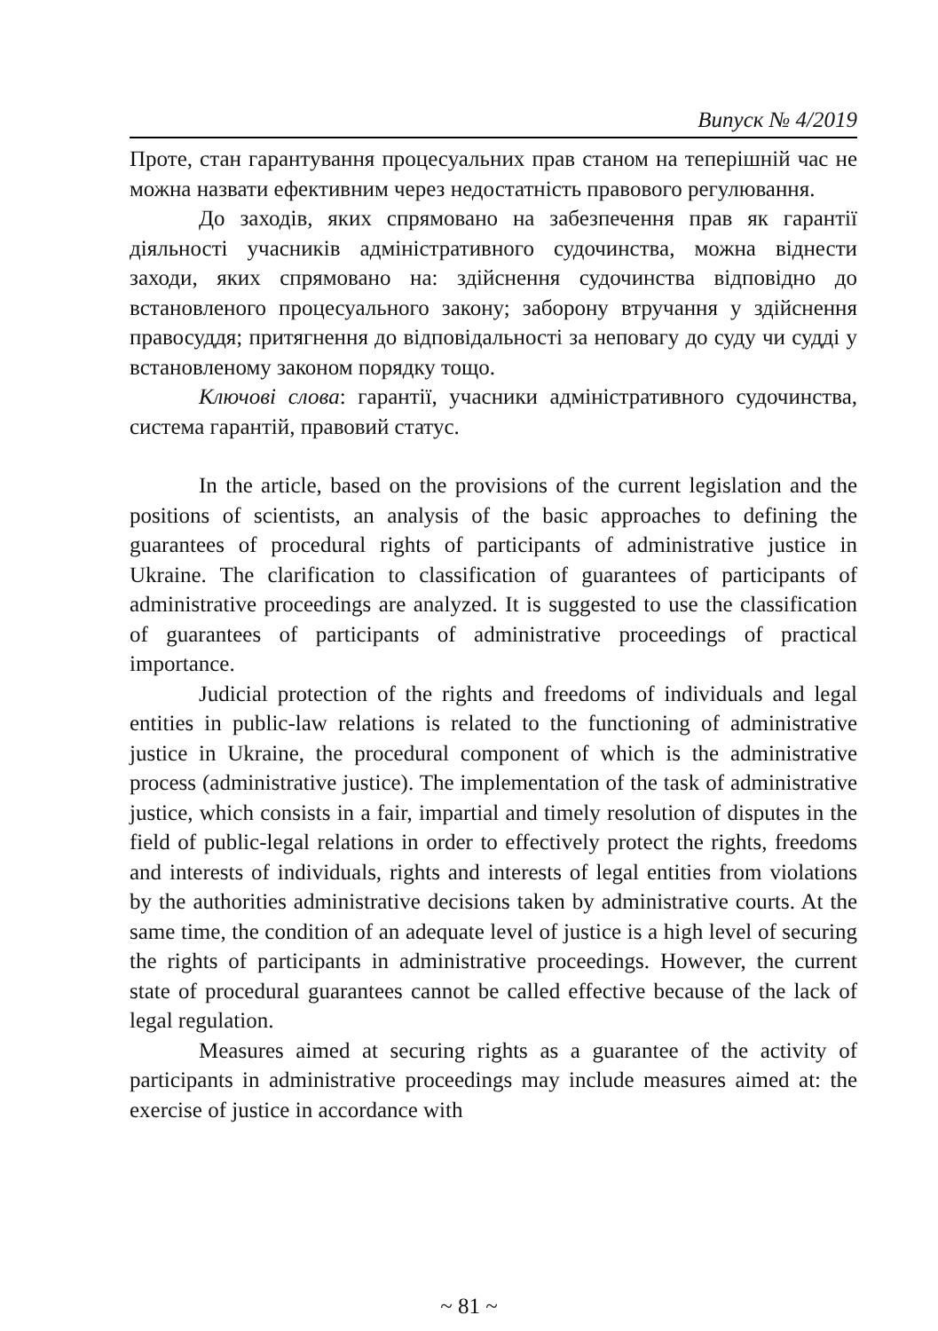Випуск № 4/2019
Проте, стан гарантування процесуальних прав станом на теперішній час не можна назвати ефективним через недостатність правового регулювання.
До заходів, яких спрямовано на забезпечення прав як гарантії діяльності учасників адміністративного судочинства, можна віднести заходи, яких спрямовано на: здійснення судочинства відповідно до встановленого процесуального закону; заборону втручання у здійснення правосуддя; притягнення до відповідальності за неповагу до суду чи судді у встановленому законом порядку тощо.
Ключові слова: гарантії, учасники адміністративного судочинства, система гарантій, правовий статус.
In the article, based on the provisions of the current legislation and the positions of scientists, an analysis of the basic approaches to defining the guarantees of procedural rights of participants of administrative justice in Ukraine. The clarification to classification of guarantees of participants of administrative proceedings are analyzed. It is suggested to use the classification of guarantees of participants of administrative proceedings of practical importance.
Judicial protection of the rights and freedoms of individuals and legal entities in public-law relations is related to the functioning of administrative justice in Ukraine, the procedural component of which is the administrative process (administrative justice). The implementation of the task of administrative justice, which consists in a fair, impartial and timely resolution of disputes in the field of public-legal relations in order to effectively protect the rights, freedoms and interests of individuals, rights and interests of legal entities from violations by the authorities administrative decisions taken by administrative courts. At the same time, the condition of an adequate level of justice is a high level of securing the rights of participants in administrative proceedings. However, the current state of procedural guarantees cannot be called effective because of the lack of legal regulation.
Measures aimed at securing rights as a guarantee of the activity of participants in administrative proceedings may include measures aimed at: the exercise of justice in accordance with
~ 81 ~